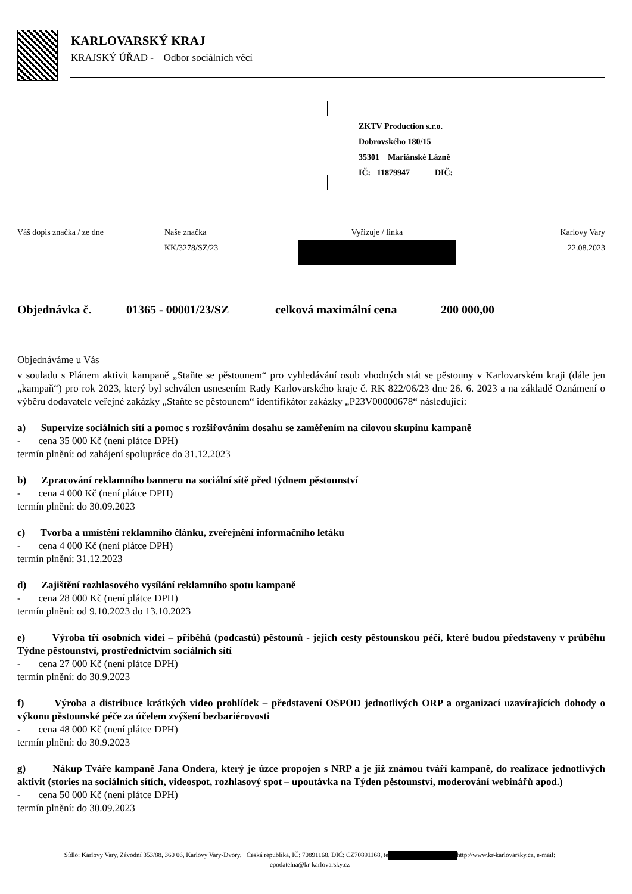KARLOVARSKÝ KRAJ
KRAJSKÝ ÚŘAD - Odbor sociálních věcí
ZKTV Production s.r.o.
Dobrovského 180/15
35301 Mariánské Lázně
IČ: 11879947 DIČ:
Váš dopis značka / ze dne Naše značka
KK/3278/SZ/23
Vyřizuje / linka
Karlovy Vary
22.08.2023
Objednávka č. 01365 - 00001/23/SZ celková maximální cena 200 000,00
Objednáváme u Vás
v souladu s Plánem aktivit kampaně „Staňte se pěstounem“ pro vyhledávání osob vhodných stát se pěstouny v Karlovarském kraji (dále jen „kampaň“) pro rok 2023, který byl schválen usnesením Rady Karlovarského kraje č. RK 822/06/23 dne 26. 6. 2023 a na základě Oznámení o výběru dodavatele veřejné zakázky „Staňte se pěstounem“ identifikátor zakázky „P23V00000678“ následující:
a) Supervize sociálních sítí a pomoc s rozšiřováním dosahu se zaměřením na cílovou skupinu kampaně
- cena 35 000 Kč (není plátce DPH)
termín plnění: od zahájení spolupráce do 31.12.2023
b) Zpracování reklamního banneru na sociální sítě před týdnem pěstounství
- cena 4 000 Kč (není plátce DPH)
termín plnění: do 30.09.2023
c) Tvorba a umístění reklamního článku, zveřejnění informačního letáku
- cena 4 000 Kč (není plátce DPH)
termín plnění: 31.12.2023
d) Zajištění rozhlasového vysílání reklamního spotu kampaně
- cena 28 000 Kč (není plátce DPH)
termín plnění: od 9.10.2023 do 13.10.2023
e) Výroba tří osobních videí – příběhů (podcastů) pěstounů - jejich cesty pěstounskou péčí, které budou představeny v průběhu Týdne pěstounství, prostřednictvím sociálních sítí
- cena 27 000 Kč (není plátce DPH)
termín plnění: do 30.9.2023
f) Výroba a distribuce krátkých video prohlídek – představení OSPOD jednotlivých ORP a organizací uzavírajících dohody o výkonu pěstounské péče za účelem zvýšení bezbariérovosti
- cena 48 000 Kč (není plátce DPH)
termín plnění: do 30.9.2023
g) Nákup Tváře kampaně Jana Ondera, který je úzce propojen s NRP a je již známou tváří kampaně, do realizace jednotlivých aktivit (stories na sociálních sítích, videospot, rozhlasový spot – upoutávka na Týden pěstounství, moderování webinářů apod.)
- cena 50 000 Kč (není plátce DPH)
termín plnění: do 30.09.2023
Sídlo: Karlovy Vary, Závodní 353/88, 360 06, Karlovy Vary-Dvory, Česká republika, IČ: 70891168, DIČ: CZ70891168, te http://www.kr-karlovarsky.cz, e-mail:
epodatelna@kr-karlovarsky.cz